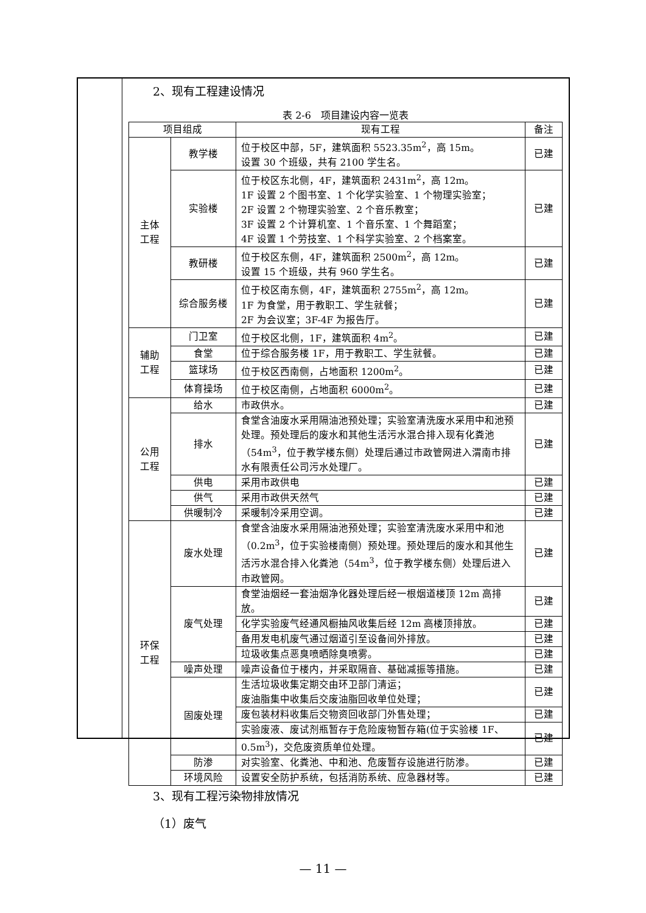2、现有工程建设情况
表 2-6　项目建设内容一览表
| 项目组成 | | 现有工程 | 备注 |
| --- | --- | --- | --- |
| 主体 工程 | 教学楼 | 位于校区中部，5F，建筑面积 5523.35m<sup>2</sup>，高 15m。 设置 30 个班级，共有 2100 学生名。 | 已建 |
| | 实验楼 | 位于校区东北侧，4F，建筑面积 2431m<sup>2</sup>，高 12m。 1F 设置 2 个图书室、1 个化学实验室、1 个物理实验室； 2F 设置 2 个物理实验室、2 个音乐教室； 3F 设置 2 个计算机室、1 个音乐室、1 个舞蹈室； 4F 设置 1 个劳技室、1 个科学实验室、2 个档案室。 | 已建 |
| | 教研楼 | 位于校区东侧，4F，建筑面积 2500m<sup>2</sup>，高 12m。 设置 15 个班级，共有 960 学生名。 | 已建 |
| | 综合服务楼 | 位于校区南东侧，4F，建筑面积 2755m<sup>2</sup>，高 12m。 1F 为食堂，用于教职工、学生就餐； 2F 为会议室；3F-4F 为报告厅。 | 已建 |
| 辅助 工程 | 门卫室 | 位于校区北侧，1F，建筑面积 4m<sup>2</sup>。 | 已建 |
| | 食堂 | 位于综合服务楼 1F，用于教职工、学生就餐。 | 已建 |
| | 篮球场 | 位于校区西南侧，占地面积 1200m<sup>2</sup>。 | 已建 |
| | 体育操场 | 位于校区南侧，占地面积 6000m<sup>2</sup>。 | 已建 |
| 公用 工程 | 给水 | 市政供水。 | 已建 |
| | 排水 | 食堂含油废水采用隔油池预处理；实验室清洗废水采用中和池预处理。预处理后的废水和其他生活污水混合排入现有化粪池（54m<sup>3</sup>，位于教学楼东侧）处理后通过市政管网进入渭南市排水有限责任公司污水处理厂。 | 已建 |
| | 供电 | 采用市政供电 | 已建 |
| | 供气 | 采用市政供天然气 | 已建 |
| | 供暖制冷 | 采暖制冷采用空调。 | 已建 |
| 环保 工程 | 废水处理 | 食堂含油废水采用隔油池预处理；实验室清洗废水采用中和池（0.2m<sup>3</sup>，位于实验楼南侧）预处理。预处理后的废水和其他生活污水混合排入化粪池（54m<sup>3</sup>，位于教学楼东侧）处理后进入市政管网。 | 已建 |
| | 废气处理 | 食堂油烟经一套油烟净化器处理后经一根烟道楼顶 12m 高排放。 | 已建 |
| | | 化学实验废气经通风橱抽风收集后经 12m 高楼顶排放。 | 已建 |
| | | 备用发电机废气通过烟道引至设备间外排放。 | 已建 |
| | | 垃圾收集点恶臭喷晒除臭喷雾。 | 已建 |
| | 噪声处理 | 噪声设备位于楼内，并采取隔音、基础减振等措施。 | 已建 |
| | 固废处理 | 生活垃圾收集定期交由环卫部门清运； 废油脂集中收集后交废油脂回收单位处理； | 已建 |
| | | 废包装材料收集后交物资回收部门外售处理； | 已建 |
| | | 实验废液、废试剂瓶暂存于危险废物暂存箱(位于实验楼 1F、0.5m<sup>3</sup>)，交危废资质单位处理。 | 已建 |
| | 防渗 | 对实验室、化粪池、中和池、危废暂存设施进行防渗。 | 已建 |
| | 环境风险 | 设置安全防护系统，包括消防系统、应急器材等。 | 已建 |
3、现有工程污染物排放情况
（1）废气
— 11 —